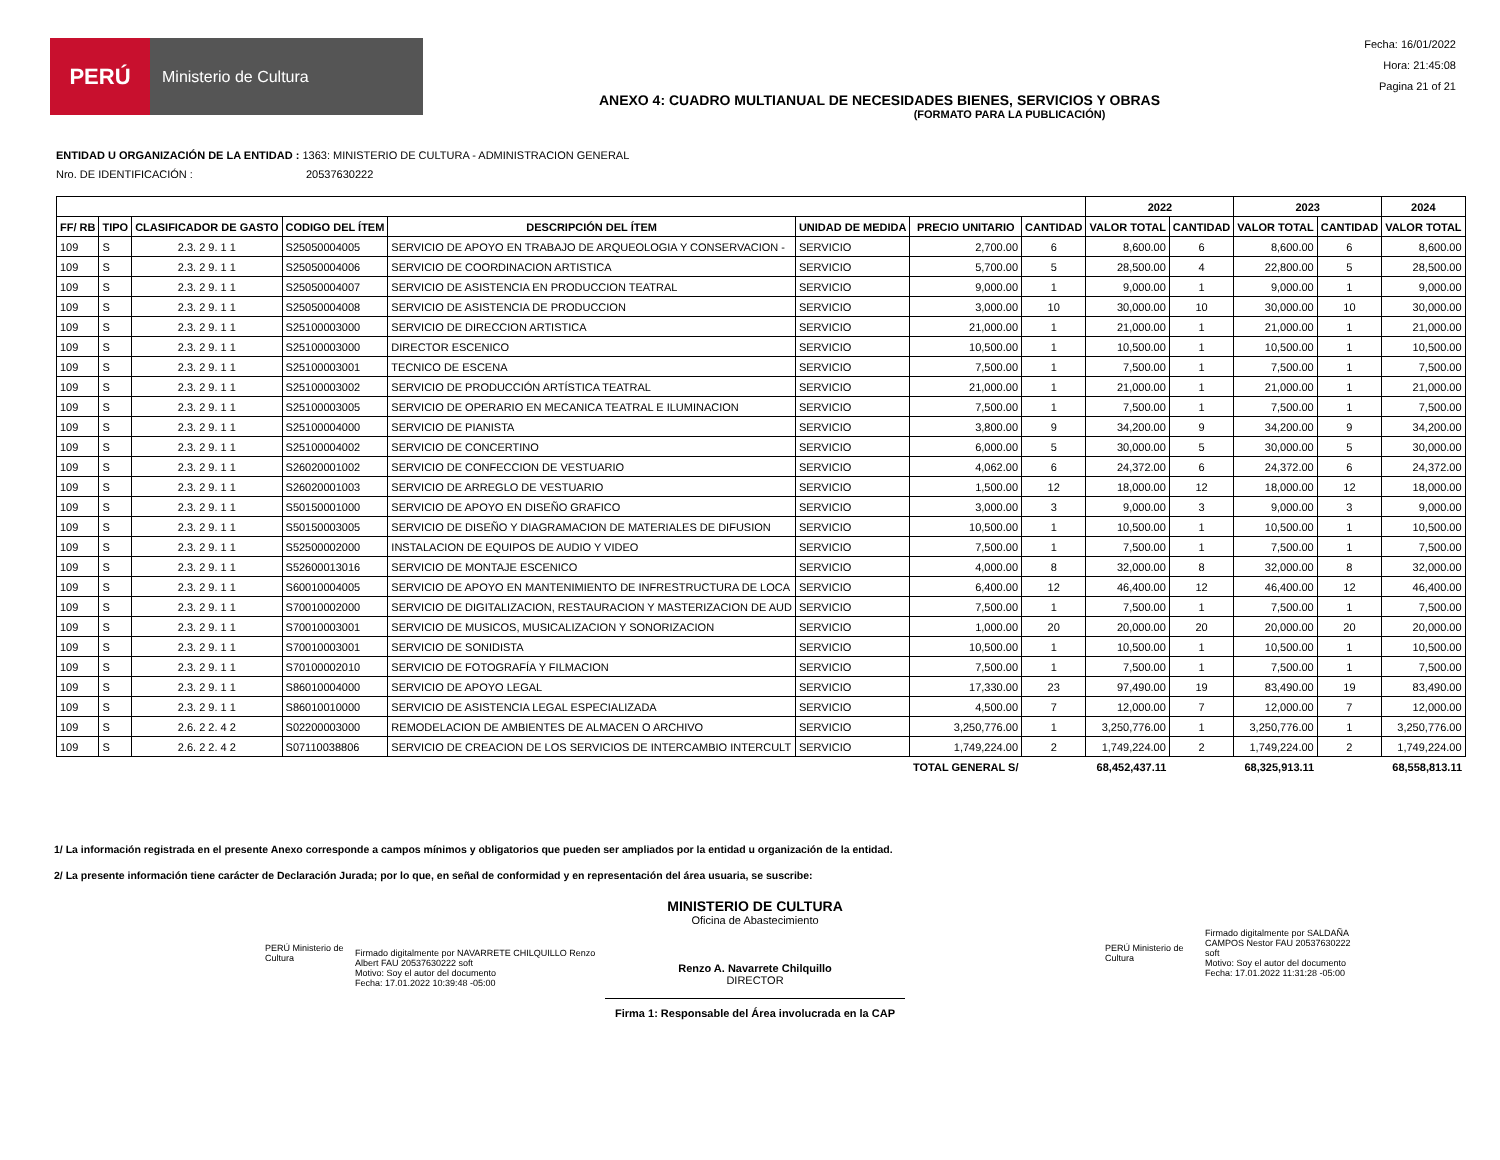PERÚ
Ministerio de Cultura
ANEXO 4: CUADRO MULTIANUAL DE NECESIDADES BIENES, SERVICIOS Y OBRAS
(FORMATO PARA LA PUBLICACIÓN)
Fecha: 16/01/2022
Hora: 21:45:08
Pagina 21 of 21
ENTIDAD U ORGANIZACIÓN DE LA ENTIDAD : 1363: MINISTERIO DE CULTURA - ADMINISTRACION GENERAL
Nro. DE IDENTIFICACIÓN : 20537630222
| | | | | | | | | 2022 | | 2023 | | 2024 | |
| --- | --- | --- | --- | --- | --- | --- | --- | --- | --- | --- | --- | --- | --- |
| FF/ RB | TIPO | CLASIFICADOR DE GASTO | CODIGO DEL ÍTEM | DESCRIPCIÓN DEL ÍTEM | UNIDAD DE MEDIDA | PRECIO UNITARIO | CANTIDAD | VALOR TOTAL | CANTIDAD | VALOR TOTAL | CANTIDAD | VALOR TOTAL | |
| 109 | S | 2.3. 2 9. 1 1 | S25050004005 | SERVICIO DE APOYO EN TRABAJO DE ARQUEOLOGIA Y CONSERVACION - | SERVICIO | 2,700.00 | 6 | 8,600.00 | 6 | 8,600.00 | 6 | 8,600.00 | |
| 109 | S | 2.3. 2 9. 1 1 | S25050004006 | SERVICIO DE COORDINACION ARTISTICA | SERVICIO | 5,700.00 | 5 | 28,500.00 | 4 | 22,800.00 | 5 | 28,500.00 | |
| 109 | S | 2.3. 2 9. 1 1 | S25050004007 | SERVICIO DE ASISTENCIA EN PRODUCCION TEATRAL | SERVICIO | 9,000.00 | 1 | 9,000.00 | 1 | 9,000.00 | 1 | 9,000.00 | |
| 109 | S | 2.3. 2 9. 1 1 | S25050004008 | SERVICIO DE ASISTENCIA DE PRODUCCION | SERVICIO | 3,000.00 | 10 | 30,000.00 | 10 | 30,000.00 | 10 | 30,000.00 | |
| 109 | S | 2.3. 2 9. 1 1 | S25100003000 | SERVICIO DE DIRECCION ARTISTICA | SERVICIO | 21,000.00 | 1 | 21,000.00 | 1 | 21,000.00 | 1 | 21,000.00 | |
| 109 | S | 2.3. 2 9. 1 1 | S25100003000 | DIRECTOR ESCENICO | SERVICIO | 10,500.00 | 1 | 10,500.00 | 1 | 10,500.00 | 1 | 10,500.00 | |
| 109 | S | 2.3. 2 9. 1 1 | S25100003001 | TECNICO DE ESCENA | SERVICIO | 7,500.00 | 1 | 7,500.00 | 1 | 7,500.00 | 1 | 7,500.00 | |
| 109 | S | 2.3. 2 9. 1 1 | S25100003002 | SERVICIO DE PRODUCCIÓN ARTÍSTICA TEATRAL | SERVICIO | 21,000.00 | 1 | 21,000.00 | 1 | 21,000.00 | 1 | 21,000.00 | |
| 109 | S | 2.3. 2 9. 1 1 | S25100003005 | SERVICIO DE OPERARIO EN MECANICA TEATRAL E ILUMINACION | SERVICIO | 7,500.00 | 1 | 7,500.00 | 1 | 7,500.00 | 1 | 7,500.00 | |
| 109 | S | 2.3. 2 9. 1 1 | S25100004000 | SERVICIO DE PIANISTA | SERVICIO | 3,800.00 | 9 | 34,200.00 | 9 | 34,200.00 | 9 | 34,200.00 | |
| 109 | S | 2.3. 2 9. 1 1 | S25100004002 | SERVICIO DE CONCERTINO | SERVICIO | 6,000.00 | 5 | 30,000.00 | 5 | 30,000.00 | 5 | 30,000.00 | |
| 109 | S | 2.3. 2 9. 1 1 | S26020001002 | SERVICIO DE CONFECCION DE VESTUARIO | SERVICIO | 4,062.00 | 6 | 24,372.00 | 6 | 24,372.00 | 6 | 24,372.00 | |
| 109 | S | 2.3. 2 9. 1 1 | S26020001003 | SERVICIO DE ARREGLO DE VESTUARIO | SERVICIO | 1,500.00 | 12 | 18,000.00 | 12 | 18,000.00 | 12 | 18,000.00 | |
| 109 | S | 2.3. 2 9. 1 1 | S50150001000 | SERVICIO DE APOYO EN DISEÑO GRAFICO | SERVICIO | 3,000.00 | 3 | 9,000.00 | 3 | 9,000.00 | 3 | 9,000.00 | |
| 109 | S | 2.3. 2 9. 1 1 | S50150003005 | SERVICIO DE DISEÑO Y DIAGRAMACION DE MATERIALES DE DIFUSION | SERVICIO | 10,500.00 | 1 | 10,500.00 | 1 | 10,500.00 | 1 | 10,500.00 | |
| 109 | S | 2.3. 2 9. 1 1 | S52500002000 | INSTALACION DE EQUIPOS DE AUDIO Y VIDEO | SERVICIO | 7,500.00 | 1 | 7,500.00 | 1 | 7,500.00 | 1 | 7,500.00 | |
| 109 | S | 2.3. 2 9. 1 1 | S52600013016 | SERVICIO DE MONTAJE ESCENICO | SERVICIO | 4,000.00 | 8 | 32,000.00 | 8 | 32,000.00 | 8 | 32,000.00 | |
| 109 | S | 2.3. 2 9. 1 1 | S60010004005 | SERVICIO DE APOYO EN MANTENIMIENTO DE INFRESTRUCTURA DE LOCA | SERVICIO | 6,400.00 | 12 | 46,400.00 | 12 | 46,400.00 | 12 | 46,400.00 | |
| 109 | S | 2.3. 2 9. 1 1 | S70010002000 | SERVICIO DE DIGITALIZACION, RESTAURACION Y MASTERIZACION DE AUD | SERVICIO | 7,500.00 | 1 | 7,500.00 | 1 | 7,500.00 | 1 | 7,500.00 | |
| 109 | S | 2.3. 2 9. 1 1 | S70010003001 | SERVICIO DE MUSICOS, MUSICALIZACION Y SONORIZACION | SERVICIO | 1,000.00 | 20 | 20,000.00 | 20 | 20,000.00 | 20 | 20,000.00 | |
| 109 | S | 2.3. 2 9. 1 1 | S70010003001 | SERVICIO DE SONIDISTA | SERVICIO | 10,500.00 | 1 | 10,500.00 | 1 | 10,500.00 | 1 | 10,500.00 | |
| 109 | S | 2.3. 2 9. 1 1 | S70100002010 | SERVICIO DE FOTOGRAFÍA Y FILMACION | SERVICIO | 7,500.00 | 1 | 7,500.00 | 1 | 7,500.00 | 1 | 7,500.00 | |
| 109 | S | 2.3. 2 9. 1 1 | S86010004000 | SERVICIO DE APOYO LEGAL | SERVICIO | 17,330.00 | 23 | 97,490.00 | 19 | 83,490.00 | 19 | 83,490.00 | |
| 109 | S | 2.3. 2 9. 1 1 | S86010010000 | SERVICIO DE ASISTENCIA LEGAL ESPECIALIZADA | SERVICIO | 4,500.00 | 7 | 12,000.00 | 7 | 12,000.00 | 7 | 12,000.00 | |
| 109 | S | 2.6. 2 2. 4 2 | S02200003000 | REMODELACION DE AMBIENTES DE ALMACEN O ARCHIVO | SERVICIO | 3,250,776.00 | 1 | 3,250,776.00 | 1 | 3,250,776.00 | 1 | 3,250,776.00 | |
| 109 | S | 2.6. 2 2. 4 2 | S07110038806 | SERVICIO DE CREACION DE LOS SERVICIOS DE INTERCAMBIO INTERCULT | SERVICIO | 1,749,224.00 | 2 | 1,749,224.00 | 2 | 1,749,224.00 | 2 | 1,749,224.00 | |
| | | | | | | TOTAL GENERAL S/ | | 68,452,437.11 | | 68,325,913.11 | | 68,558,813.11 | |
1/ La información registrada en el presente Anexo corresponde a campos mínimos y obligatorios que pueden ser ampliados por la entidad u organización de la entidad.
2/ La presente información tiene carácter de Declaración Jurada; por lo que, en señal de conformidad y en representación del área usuaria, se suscribe:
PERÚ Ministerio de Cultura
Firmado digitalmente por NAVARRETE CHILQUILLO Renzo Albert FAU 20537630222 soft
Motivo: Soy el autor del documento
Fecha: 17.01.2022 10:39:48 -05:00
MINISTERIO DE CULTURA
Oficina de Abastecimiento
Renzo A. Navarrete Chilquillo
DIRECTOR
Firma 1: Responsable del Área involucrada en la CAP
PERÚ Ministerio de Cultura
Firmado digitalmente por SALDAÑA CAMPOS Nestor FAU 20537630222 soft
Motivo: Soy el autor del documento
Fecha: 17.01.2022 11:31:28 -05:00